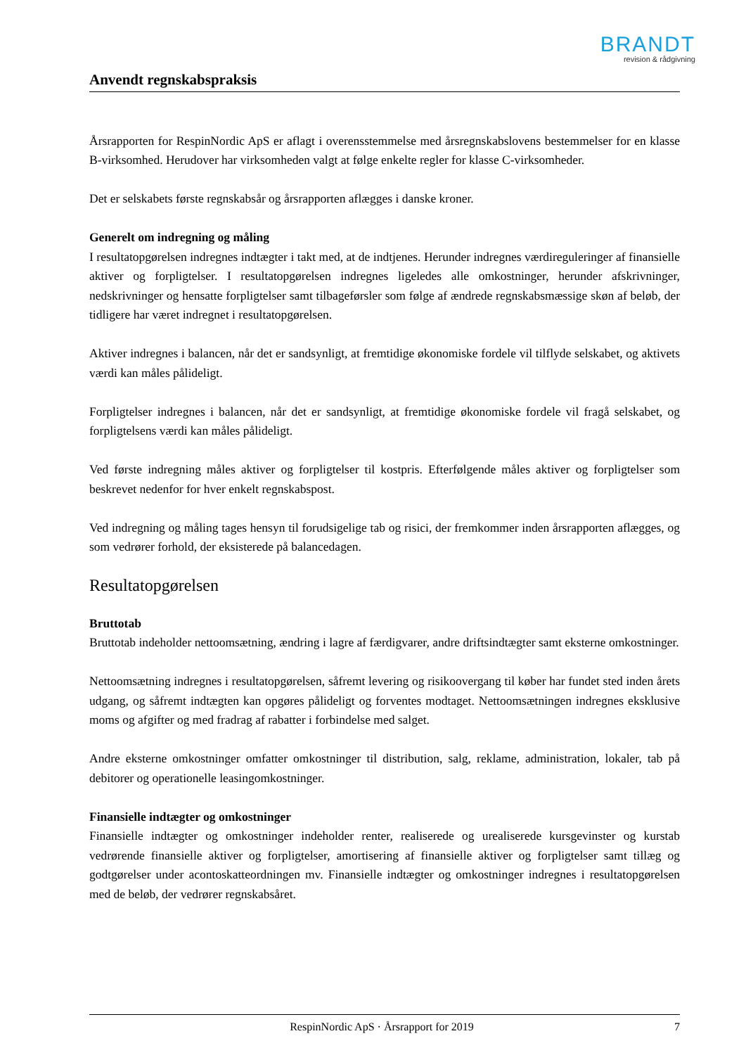BRANDT
revision & rådgivning
Anvendt regnskabspraksis
Årsrapporten for RespinNordic ApS er aflagt i overensstemmelse med årsregnskabslovens bestemmelser for en klasse B-virksomhed. Herudover har virksomheden valgt at følge enkelte regler for klasse C-virksomheder.
Det er selskabets første regnskabsår og årsrapporten aflægges i danske kroner.
Generelt om indregning og måling
I resultatopgørelsen indregnes indtægter i takt med, at de indtjenes. Herunder indregnes værdireguleringer af finansielle aktiver og forpligtelser. I resultatopgørelsen indregnes ligeledes alle omkostninger, herunder afskrivninger, nedskrivninger og hensatte forpligtelser samt tilbageførsler som følge af ændrede regnskabsmæssige skøn af beløb, der tidligere har været indregnet i resultatopgørelsen.
Aktiver indregnes i balancen, når det er sandsynligt, at fremtidige økonomiske fordele vil tilflyde selskabet, og aktivets værdi kan måles pålideligt.
Forpligtelser indregnes i balancen, når det er sandsynligt, at fremtidige økonomiske fordele vil fragå selskabet, og forpligtelsens værdi kan måles pålideligt.
Ved første indregning måles aktiver og forpligtelser til kostpris. Efterfølgende måles aktiver og forpligtelser som beskrevet nedenfor for hver enkelt regnskabspost.
Ved indregning og måling tages hensyn til forudsigelige tab og risici, der fremkommer inden årsrapporten aflægges, og som vedrører forhold, der eksisterede på balancedagen.
Resultatopgørelsen
Bruttotab
Bruttotab indeholder nettoomsætning, ændring i lagre af færdigvarer, andre driftsindtægter samt eksterne omkostninger.
Nettoomsætning indregnes i resultatopgørelsen, såfremt levering og risikoovergang til køber har fundet sted inden årets udgang, og såfremt indtægten kan opgøres pålideligt og forventes modtaget. Nettoomsætningen indregnes eksklusive moms og afgifter og med fradrag af rabatter i forbindelse med salget.
Andre eksterne omkostninger omfatter omkostninger til distribution, salg, reklame, administration, lokaler, tab på debitorer og operationelle leasingomkostninger.
Finansielle indtægter og omkostninger
Finansielle indtægter og omkostninger indeholder renter, realiserede og urealiserede kursgevinster og kurstab vedrørende finansielle aktiver og forpligtelser, amortisering af finansielle aktiver og forpligtelser samt tillæg og godtgørelser under acontoskatteordningen mv. Finansielle indtægter og omkostninger indregnes i resultatopgørelsen med de beløb, der vedrører regnskabsåret.
RespinNordic ApS · Årsrapport for 2019 7